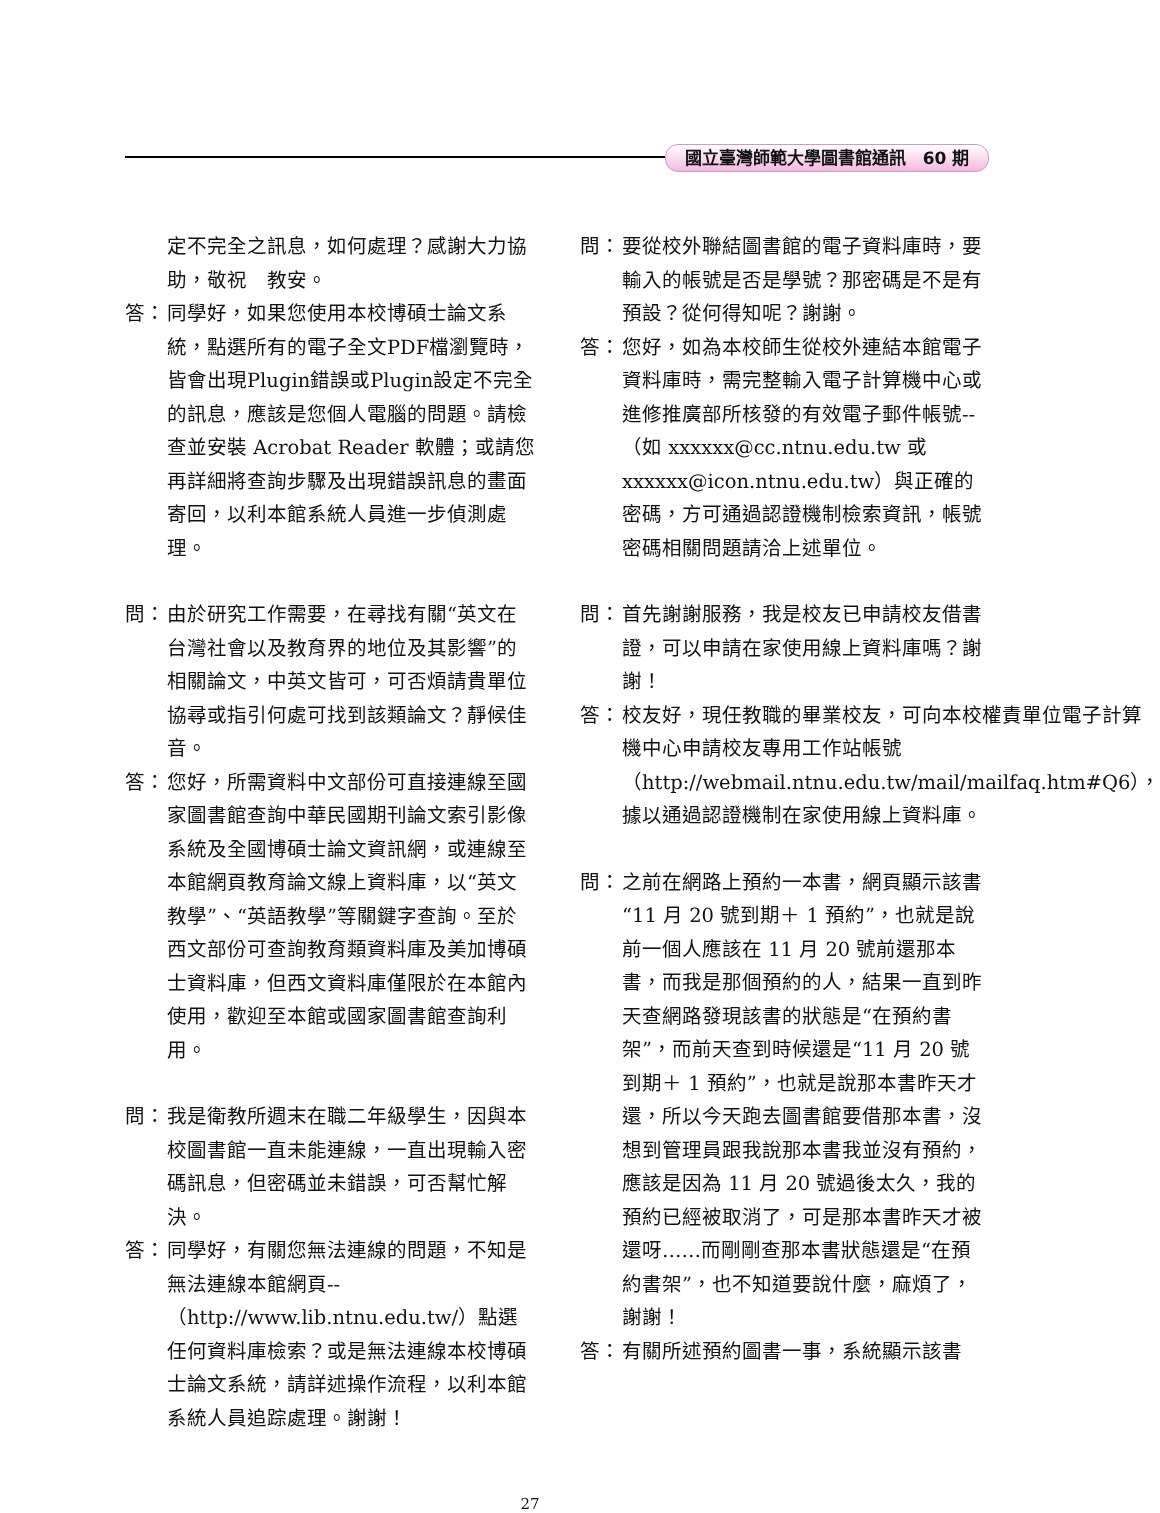國立臺灣師範大學圖書館通訊　60 期
定不完全之訊息，如何處理？感謝大力協助，敬祝　教安。
答： 同學好，如果您使用本校博碩士論文系統，點選所有的電子全文PDF檔瀏覽時，皆會出現Plugin錯誤或Plugin設定不完全的訊息，應該是您個人電腦的問題。請檢查並安裝 Acrobat Reader 軟體；或請您再詳細將查詢步驟及出現錯誤訊息的畫面寄回，以利本館系統人員進一步偵測處理。
問： 由於研究工作需要，在尋找有關“英文在台灣社會以及教育界的地位及其影響”的相關論文，中英文皆可，可否煩請貴單位協尋或指引何處可找到該類論文？靜候佳音。
答： 您好，所需資料中文部份可直接連線至國家圖書館查詢中華民國期刊論文索引影像系統及全國博碩士論文資訊網，或連線至本館網頁教育論文線上資料庫，以“英文教學”、“英語教學”等關鍵字查詢。至於西文部份可查詢教育類資料庫及美加博碩士資料庫，但西文資料庫僅限於在本館內使用，歡迎至本館或國家圖書館查詢利用。
問： 我是衛教所週末在職二年級學生，因與本校圖書館一直未能連線，一直出現輸入密碼訊息，但密碼並未錯誤，可否幫忙解決。
答： 同學好，有關您無法連線的問題，不知是無法連線本館網頁--（http://www.lib.ntnu.edu.tw/）點選任何資料庫檢索？或是無法連線本校博碩士論文系統，請詳述操作流程，以利本館系統人員追踪處理。謝謝！
問： 要從校外聯結圖書館的電子資料庫時，要輸入的帳號是否是學號？那密碼是不是有預設？從何得知呢？謝謝。
答： 您好，如為本校師生從校外連結本館電子資料庫時，需完整輸入電子計算機中心或進修推廣部所核發的有效電子郵件帳號--（如 xxxxxx@cc.ntnu.edu.tw 或 xxxxxx@icon.ntnu.edu.tw）與正確的密碼，方可通過認證機制檢索資訊，帳號密碼相關問題請洽上述單位。
問： 首先謝謝服務，我是校友已申請校友借書證，可以申請在家使用線上資料庫嗎？謝謝！
答： 校友好，現任教職的畢業校友，可向本校權責單位電子計算機中心申請校友專用工作站帳號（http://webmail.ntnu.edu.tw/mail/mailfaq.htm#Q6），據以通過認證機制在家使用線上資料庫。
問： 之前在網路上預約一本書，網頁顯示該書“11 月 20 號到期＋ 1 預約”，也就是說前一個人應該在 11 月 20 號前還那本書，而我是那個預約的人，結果一直到昨天查網路發現該書的狀態是“在預約書架”，而前天查到時候還是“11 月 20 號到期＋ 1 預約”，也就是說那本書昨天才還，所以今天跑去圖書館要借那本書，沒想到管理員跟我說那本書我並沒有預約，應該是因為 11 月 20 號過後太久，我的預約已經被取消了，可是那本書昨天才被還呀……而剛剛查那本書狀態還是“在預約書架”，也不知道要說什麼，麻煩了，謝謝！
答： 有關所述預約圖書一事，系統顯示該書
27